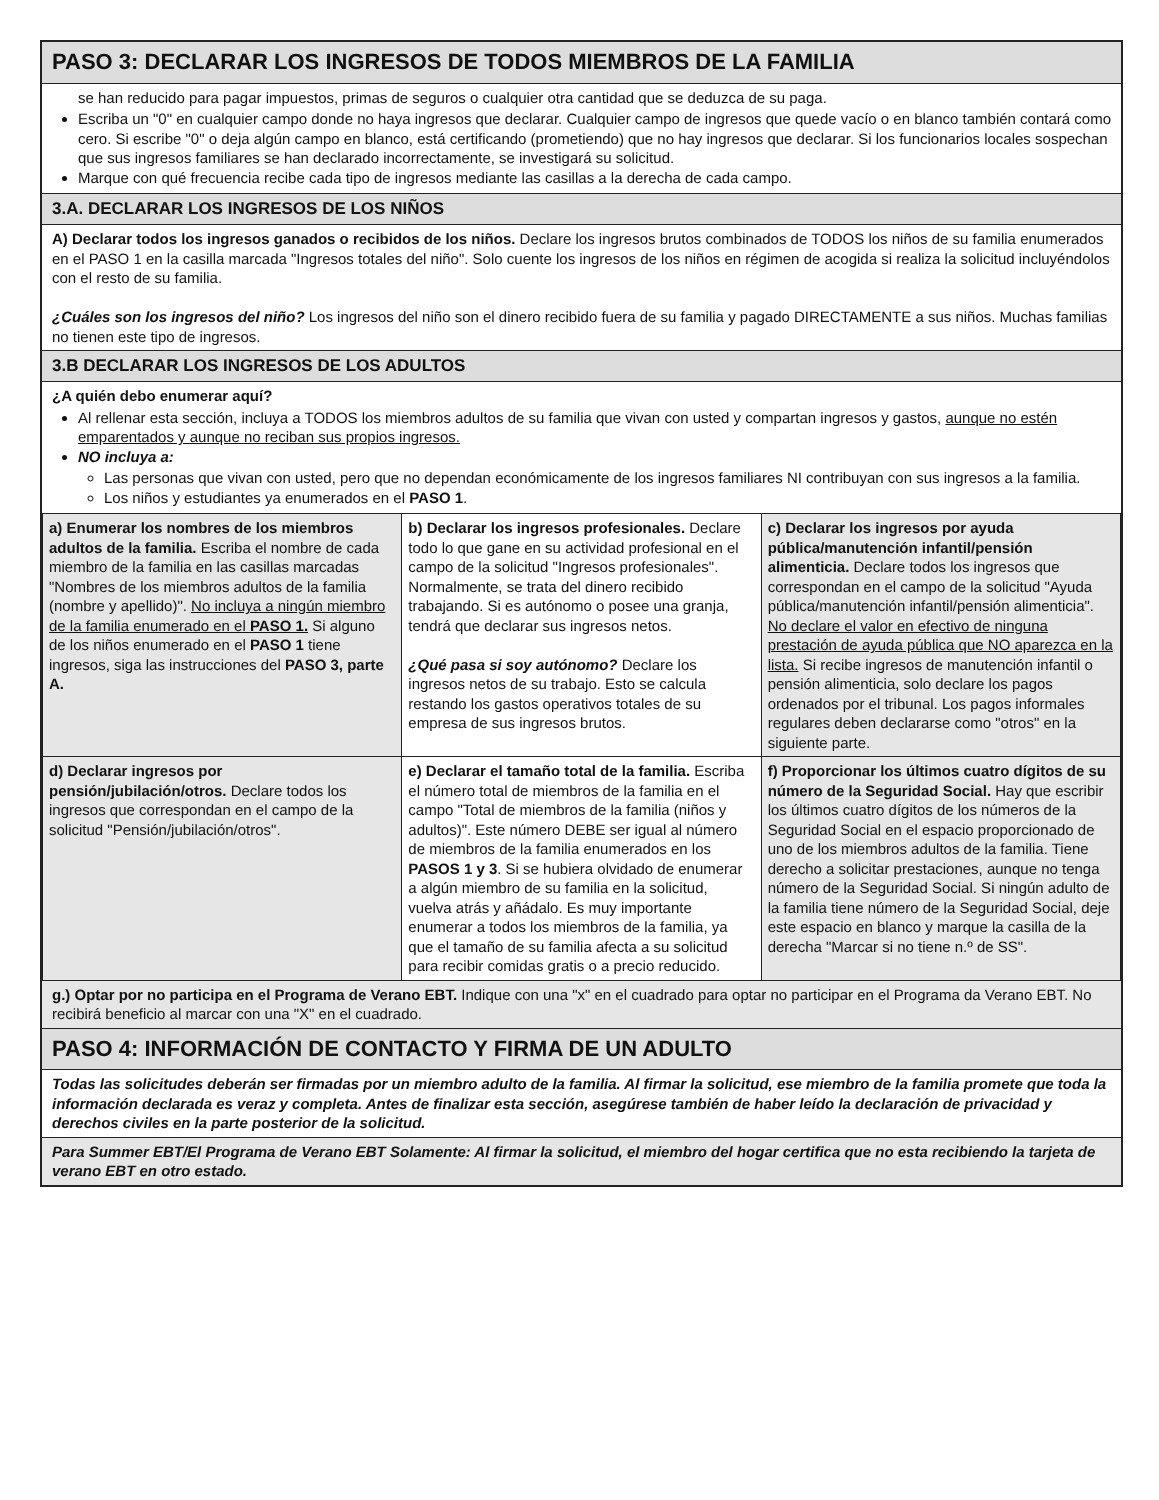PASO 3: DECLARAR LOS INGRESOS DE TODOS MIEMBROS DE LA FAMILIA
se han reducido para pagar impuestos, primas de seguros o cualquier otra cantidad que se deduzca de su paga.
Escriba un "0" en cualquier campo donde no haya ingresos que declarar. Cualquier campo de ingresos que quede vacío o en blanco también contará como cero. Si escribe "0" o deja algún campo en blanco, está certificando (prometiendo) que no hay ingresos que declarar. Si los funcionarios locales sospechan que sus ingresos familiares se han declarado incorrectamente, se investigará su solicitud.
Marque con qué frecuencia recibe cada tipo de ingresos mediante las casillas a la derecha de cada campo.
3.A. DECLARAR LOS INGRESOS DE LOS NIÑOS
A) Declarar todos los ingresos ganados o recibidos de los niños. Declare los ingresos brutos combinados de TODOS los niños de su familia enumerados en el PASO 1 en la casilla marcada "Ingresos totales del niño". Solo cuente los ingresos de los niños en régimen de acogida si realiza la solicitud incluyéndolos con el resto de su familia.
¿Cuáles son los ingresos del niño? Los ingresos del niño son el dinero recibido fuera de su familia y pagado DIRECTAMENTE a sus niños. Muchas familias no tienen este tipo de ingresos.
3.B DECLARAR LOS INGRESOS DE LOS ADULTOS
¿A quién debo enumerar aquí?
Al rellenar esta sección, incluya a TODOS los miembros adultos de su familia que vivan con usted y compartan ingresos y gastos, aunque no estén emparentados y aunque no reciban sus propios ingresos.
NO incluya a:
Las personas que vivan con usted, pero que no dependan económicamente de los ingresos familiares NI contribuyan con sus ingresos a la familia.
Los niños y estudiantes ya enumerados en el PASO 1.
| a) Enumerar los nombres de los miembros adultos de la familia. Escriba el nombre de cada miembro de la familia en las casillas marcadas "Nombres de los miembros adultos de la familia (nombre y apellido)". No incluya a ningún miembro de la familia enumerado en el PASO 1. Si alguno de los niños enumerado en el PASO 1 tiene ingresos, siga las instrucciones del PASO 3, parte A. | b) Declarar los ingresos profesionales. Declare todo lo que gane en su actividad profesional en el campo de la solicitud "Ingresos profesionales". Normalmente, se trata del dinero recibido trabajando. Si es autónomo o posee una granja, tendrá que declarar sus ingresos netos. ¿Qué pasa si soy autónomo? Declare los ingresos netos de su trabajo. Esto se calcula restando los gastos operativos totales de su empresa de sus ingresos brutos. | c) Declarar los ingresos por ayuda pública/manutención infantil/pensión alimenticia. Declare todos los ingresos que correspondan en el campo de la solicitud "Ayuda pública/manutención infantil/pensión alimenticia". No declare el valor en efectivo de ninguna prestación de ayuda pública que NO aparezca en la lista. Si recibe ingresos de manutención infantil o pensión alimenticia, solo declare los pagos ordenados por el tribunal. Los pagos informales regulares deben declararse como "otros" en la siguiente parte. |
| d) Declarar ingresos por pensión/jubilación/otros. Declare todos los ingresos que correspondan en el campo de la solicitud "Pensión/jubilación/otros". | e) Declarar el tamaño total de la familia. Escriba el número total de miembros de la familia en el campo "Total de miembros de la familia (niños y adultos)". Este número DEBE ser igual al número de miembros de la familia enumerados en los PASOS 1 y 3 . Si se hubiera olvidado de enumerar a algún miembro de su familia en la solicitud, vuelva atrás y añádalo. Es muy importante enumerar a todos los miembros de la familia, ya que el tamaño de su familia afecta a su solicitud para recibir comidas gratis o a precio reducido. | f) Proporcionar los últimos cuatro dígitos de su número de la Seguridad Social. Hay que escribir los últimos cuatro dígitos de los números de la Seguridad Social en el espacio proporcionado de uno de los miembros adultos de la familia. Tiene derecho a solicitar prestaciones, aunque no tenga número de la Seguridad Social. Si ningún adulto de la familia tiene número de la Seguridad Social, deje este espacio en blanco y marque la casilla de la derecha "Marcar si no tiene n.º de SS". |
g.) Optar por no participa en el Programa de Verano EBT. Indique con una "x" en el cuadrado para optar no participar en el Programa da Verano EBT. No recibirá beneficio al marcar con una "X" en el cuadrado.
PASO 4: INFORMACIÓN DE CONTACTO Y FIRMA DE UN ADULTO
Todas las solicitudes deberán ser firmadas por un miembro adulto de la familia. Al firmar la solicitud, ese miembro de la familia promete que toda la información declarada es veraz y completa. Antes de finalizar esta sección, asegúrese también de haber leído la declaración de privacidad y derechos civiles en la parte posterior de la solicitud.
Para Summer EBT/El Programa de Verano EBT Solamente: Al firmar la solicitud, el miembro del hogar certifica que no esta recibiendo la tarjeta de verano EBT en otro estado.